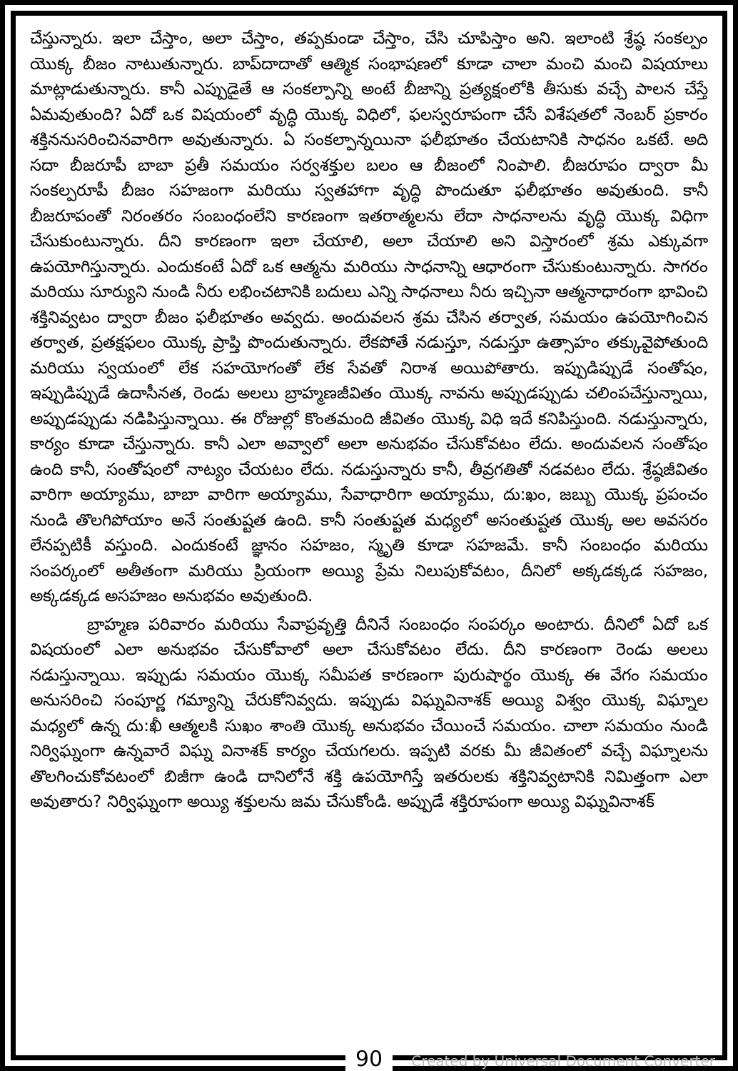చేస్తున్నారు. ఇలా చేస్తాం, అలా చేస్తాం, తప్పకుండా చేస్తాం, చేసి చూపిస్తాం అని. ఇలాంటి శ్రేష్ఠ సంకల్పం యొక్క బీజం నాటుతున్నారు. బాప్‌దాదాతో ఆత్మిక సంభాషణలో కూడా చాలా మంచి మంచి విషయాలు మాట్లాడుతున్నారు. కానీ ఎప్పుడైతే ఆ సంకల్పాన్ని అంటే బీజాన్ని ప్రత్యక్షంలోకి తీసుకు వచ్చే పాలన చేస్తే ఏమవుతుంది? ఏదో ఒక విషయంలో వృద్ధి యొక్క విధిలో, ఫలస్వరూపంగా చేసే విశేషతలో నెంబర్ ప్రకారం శక్తిననుసరించినవారిగా అవుతున్నారు. ఏ సంకల్పాన్నయినా ఫలీభూతం చేయటానికి సాధనం ఒకటే. అది సదా బీజరూపీ బాబా ప్రతీ సమయం సర్వశక్తుల బలం ఆ బీజంలో నింపాలి. బీజరూపం ద్వారా మీ సంకల్పరూపీ బీజం సహజంగా మరియు స్వతహాగా వృద్ధి పొందుతూ ఫలీభూతం అవుతుంది. కానీ బీజరూపంతో నిరంతరం సంబంధంలేని కారణంగా ఇతరాత్మలను లేదా సాధనాలను వృద్ధి యొక్క విధిగా చేసుకుంటున్నారు. దీని కారణంగా ఇలా చేయాలి, అలా చేయాలి అని విస్తారంలో శ్రమ ఎక్కువగా ఉపయోగిస్తున్నారు. ఎందుకంటే ఏదో ఒక ఆత్మను మరియు సాధనాన్ని ఆధారంగా చేసుకుంటున్నారు. సాగరం మరియు సూర్యుని నుండి నీరు లభించటానికి బదులు ఎన్ని సాధనాలు నీరు ఇచ్చినా ఆత్మనాధారంగా భావించి శక్తినివ్వటం ద్వారా బీజం ఫలీభూతం అవ్వదు. అందువలన శ్రమ చేసిన తర్వాత, సమయం ఉపయోగించిన తర్వాత, ప్రతక్షఫలం యొక్క ప్రాప్తి పొందుతున్నారు. లేకపోతే నడుస్తూ, నడుస్తూ ఉత్సాహం తక్కువైపోతుంది మరియు స్వయంలో లేక సహయోగంతో లేక సేవతో నిరాశ అయిపోతారు. ఇప్పుడిప్పుడే సంతోషం, ఇప్పుడిప్పుడే ఉదాసీనత, రెండు అలలు బ్రాహ్మణజీవితం యొక్క నావను అప్పుడప్పుడు చలింపచేస్తున్నాయి, అప్పుడప్పుడు నడిపిస్తున్నాయి. ఈ రోజుల్లో కొంతమంది జీవితం యొక్క విధి ఇదే కనిపిస్తుంది. నడుస్తున్నారు, కార్యం కూడా చేస్తున్నారు. కానీ ఎలా అవ్వాలో అలా అనుభవం చేసుకోవటం లేదు. అందువలన సంతోషం ఉంది కానీ, సంతోషంలో నాట్యం చేయటం లేదు. నడుస్తున్నారు కానీ, తీవ్రగతితో నడవటం లేదు. శ్రేష్ఠజీవితం వారిగా అయ్యాము, బాబా వారిగా అయ్యాము, సేవాధారిగా అయ్యాము, దు:ఖం, జబ్బు యొక్క ప్రపంచం నుండి తొలగిపోయాం అనే సంతుష్టత ఉంది. కానీ సంతుష్టత మధ్యలో అసంతుష్టత యొక్క అల అవసరం లేనప్పటికీ వస్తుంది. ఎందుకంటే జ్ఞానం సహజం, స్మృతి కూడా సహజమే. కానీ సంబంధం మరియు సంపర్కంలో అతీతంగా మరియు ప్రియంగా అయ్యి ప్రేమ నిలుపుకోవటం, దీనిలో అక్కడక్కడ సహజం, అక్కడక్కడ అసహజం అనుభవం అవుతుంది.
బ్రాహ్మణ పరివారం మరియు సేవాప్రవృత్తి దీనినే సంబంధం సంపర్కం అంటారు. దీనిలో ఏదో ఒక విషయంలో ఎలా అనుభవం చేసుకోవాలో అలా చేసుకోవటం లేదు. దీని కారణంగా రెండు అలలు నడుస్తున్నాయి. ఇప్పుడు సమయం యొక్క సమీపత కారణంగా పురుషార్థం యొక్క ఈ వేగం సమయం అనుసరించి సంపూర్ణ గమ్యాన్ని చేరుకోనివ్వదు. ఇప్పుడు విఘ్నవినాశక్ అయ్యి విశ్వం యొక్క విఘ్నాల మధ్యలో ఉన్న దు:ఖీ ఆత్మలకి సుఖం శాంతి యొక్క అనుభవం చేయించే సమయం. చాలా సమయం నుండి నిర్విఘ్నంగా ఉన్నవారే విఘ్న వినాశక్ కార్యం చేయగలరు. ఇప్పటి వరకు మీ జీవితంలో వచ్చే విఘ్నాలను తొలగించుకోవటంలో బిజీగా ఉండి దానిలోనే శక్తి ఉపయోగిస్తే ఇతరులకు శక్తినివ్వటానికి నిమిత్తంగా ఎలా అవుతారు? నిర్విఘ్నంగా అయ్యి శక్తులను జమ చేసుకోండి. అప్పుడే శక్తిరూపంగా అయ్యి విఘ్నవినాశక్
90
Created by Universal Document Converter